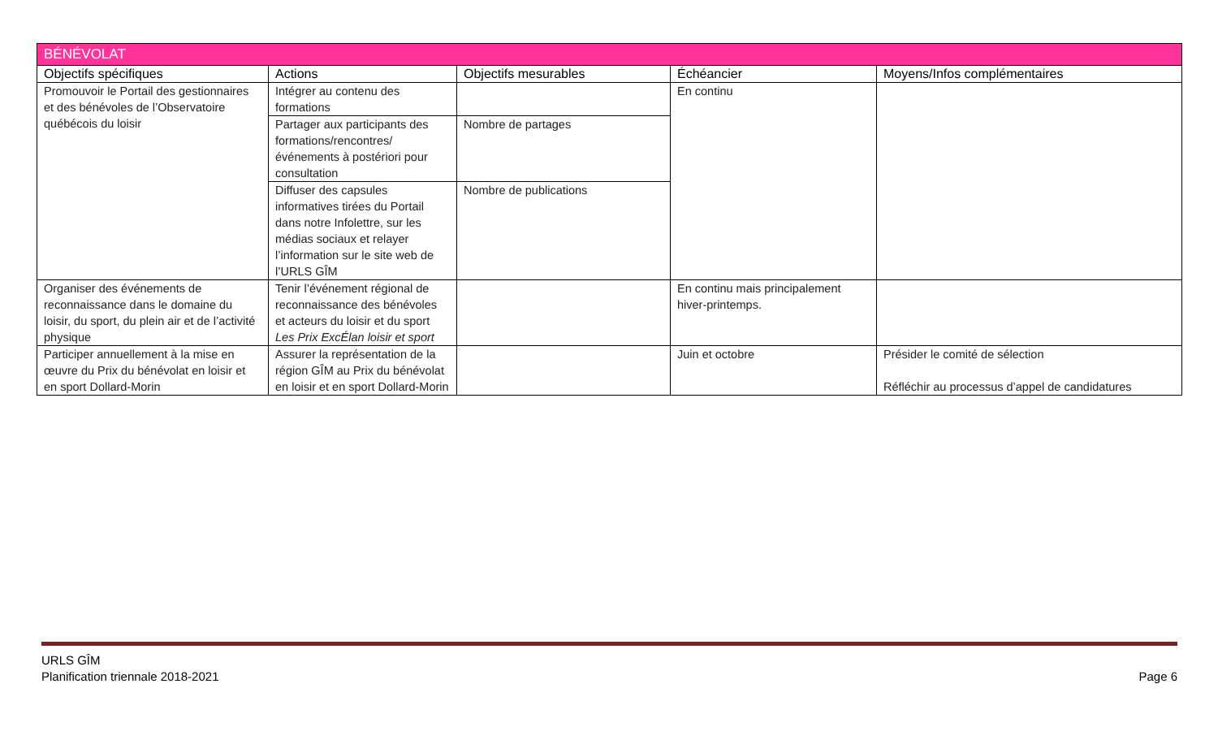| BÉNÉVOLAT | | | | |
| --- | --- | --- | --- | --- |
| Objectifs spécifiques | Actions | Objectifs mesurables | Échéancier | Moyens/Infos complémentaires |
| Promouvoir le Portail des gestionnaires et des bénévoles de l’Observatoire québécois du loisir | Intégrer au contenu des formations | | En continu | |
| | Partager aux participants des formations/rencontres/ événements à postériori pour consultation | Nombre de partages | | |
| | Diffuser des capsules informatives tirées du Portail dans notre Infolettre, sur les médias sociaux et relayer l’information sur le site web de l’URLS GÎM | Nombre de publications | | |
| Organiser des événements de reconnaissance dans le domaine du loisir, du sport, du plein air et de l’activité physique | Tenir l’événement régional de reconnaissance des bénévoles et acteurs du loisir et du sport Les Prix ExcÉlan loisir et sport | | En continu mais principalement hiver-printemps. | |
| Participer annuellement à la mise en œuvre du Prix du bénévolat en loisir et en sport Dollard-Morin | Assurer la représentation de la région GÎM au Prix du bénévolat en loisir et en sport Dollard-Morin | | Juin et octobre | Présider le comité de sélection Réfléchir au processus d’appel de candidatures |
URLS GÎM
Planification triennale 2018-2021 Page 6